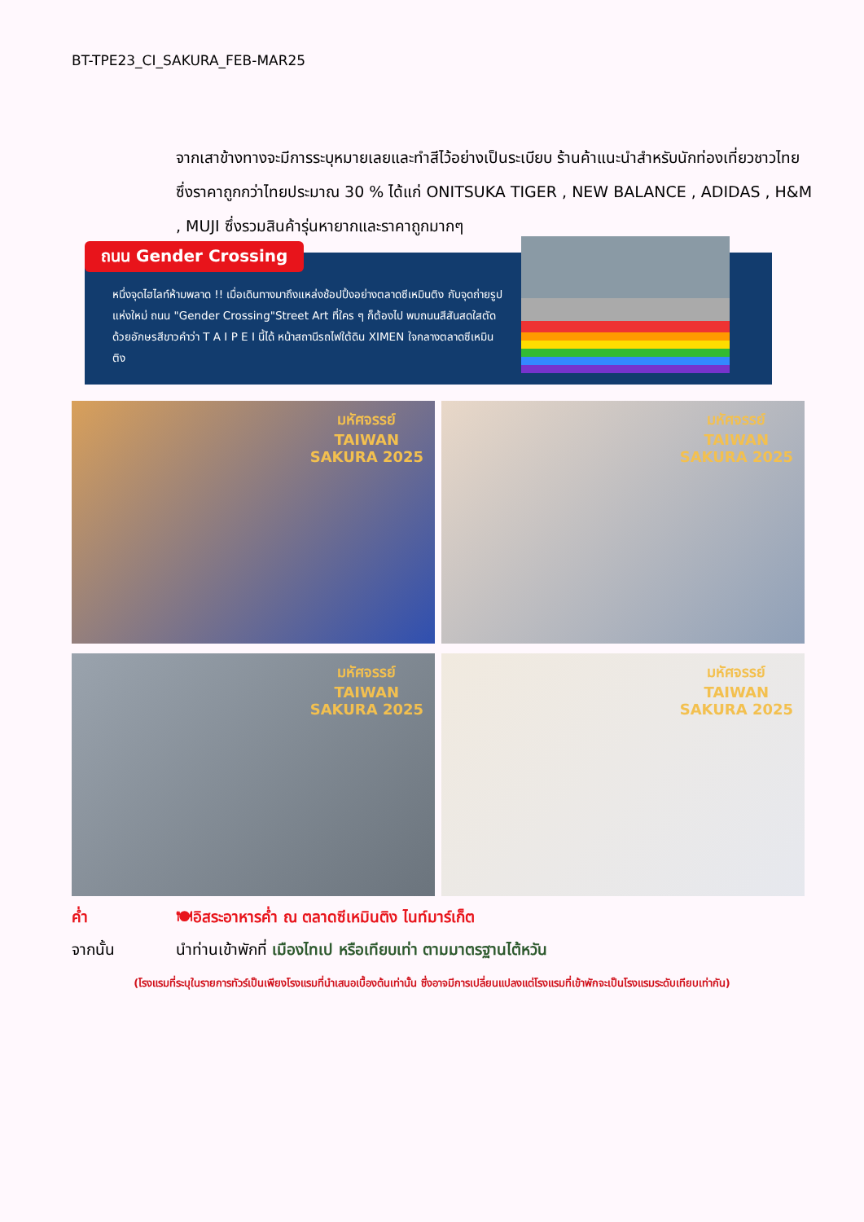BT-TPE23_CI_SAKURA_FEB-MAR25
จากเสาข้างทางจะมีการระบุหมายเลยและทำสีไว้อย่างเป็นระเบียบ ร้านค้าแนะนำสำหรับนักท่องเที่ยวชาวไทย ซึ่งราคาถูกกว่าไทยประมาณ 30 % ได้แก่ ONITSUKA TIGER , NEW BALANCE , ADIDAS , H&M , MUJI ซึ่งรวมสินค้ารุ่นหายากและราคาถูกมากๆ
ถนน Gender Crossing
หนึ่งจุดไฮไลท์ห้ามพลาด !! เมื่อเดินทางมาถึงแหล่งช้อปปิ้งอย่างตลาดซีเหมินติง กับจุดถ่ายรูปแห่งใหม่ ถนน "Gender Crossing"Street Art ที่ใคร ๆ ก็ต้องไป พบถนนสีสันสดใสตัดด้วยอักษรสีขาวคำว่า T A I P E I นี้ได้ หน้าสถานีรถไฟใต้ดิน XIMEN ใจกลางตลาดซีเหมินติง
มหัศจรรย์
TAIWAN
SAKURA 2025
มหัศจรรย์
TAIWAN
SAKURA 2025
มหัศจรรย์
TAIWAN
SAKURA 2025
มหัศจรรย์
TAIWAN
SAKURA 2025
ค่ำ 🍽อิสระอาหารค่ำ ณ ตลาดซีเหมินติง ไนท์มาร์เก็ต
จากนั้น นำท่านเข้าพักที่ เมืองไทเป หรือเทียบเท่า ตามมาตรฐานไต้หวัน
(โรงแรมที่ระบุในรายการทัวร์เป็นเพียงโรงแรมที่นำเสนอเบื้องต้นเท่านั้น ซึ่งอาจมีการเปลี่ยนแปลงแต่โรงแรมที่เข้าพักจะเป็นโรงแรมระดับเทียบเท่ากัน)